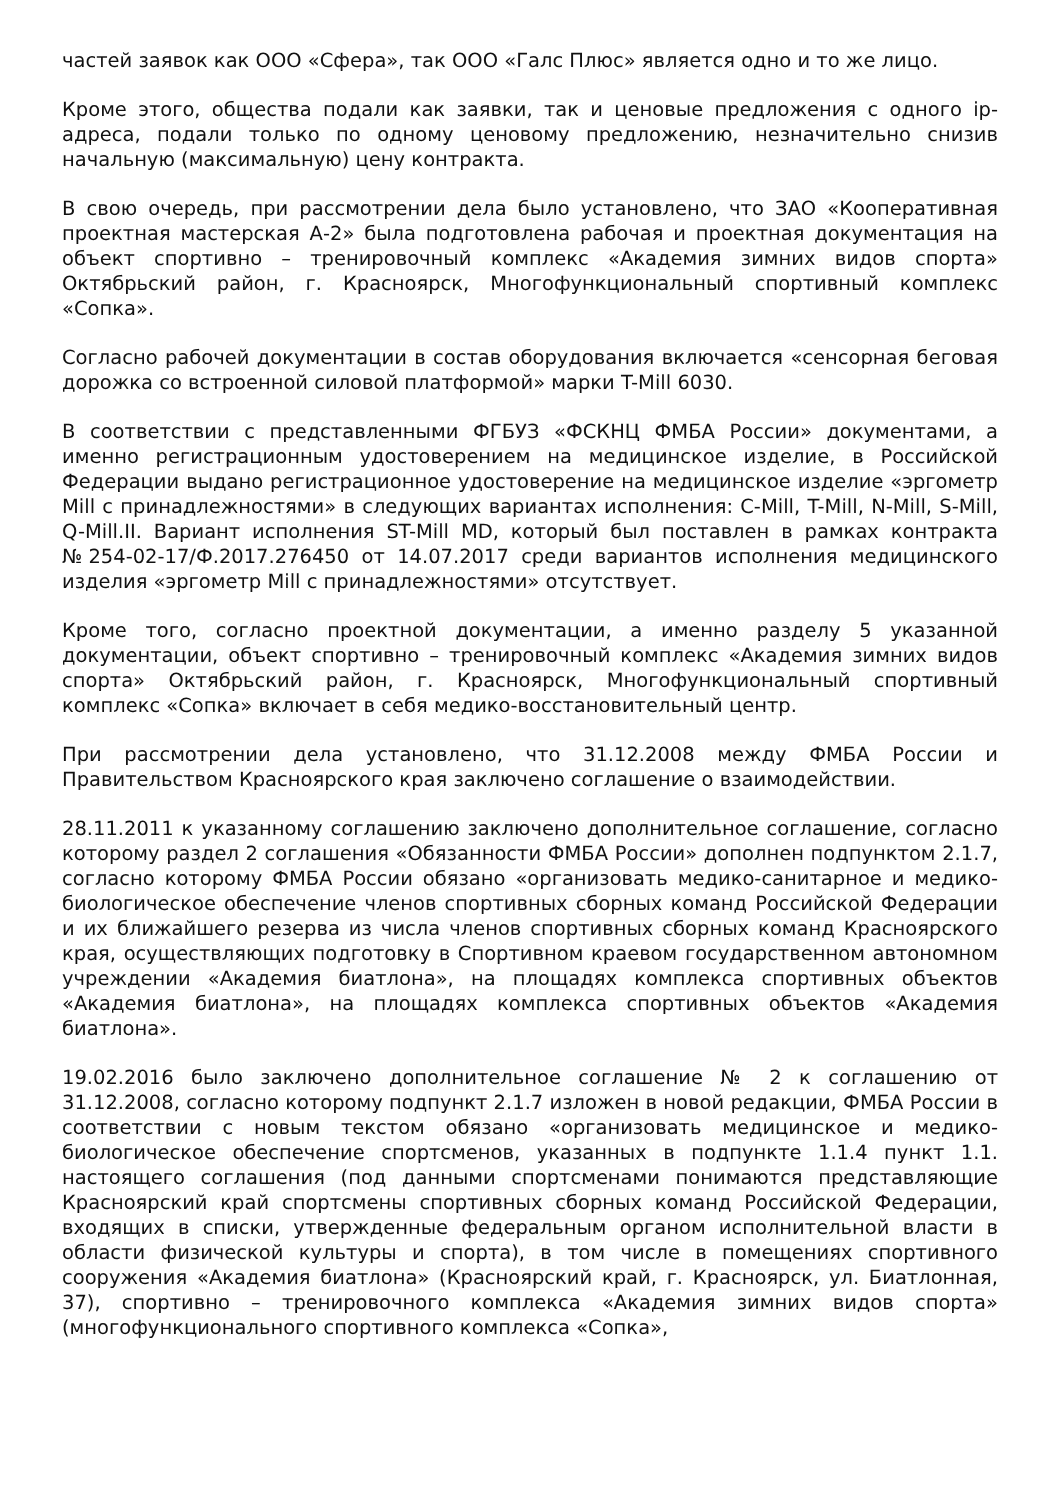частей заявок как ООО «Сфера», так ООО «Галс Плюс» является одно и то же лицо.
Кроме этого, общества подали как заявки, так и ценовые предложения с одного ip-адреса, подали только по одному ценовому предложению, незначительно снизив начальную (максимальную) цену контракта.
В свою очередь, при рассмотрении дела было установлено, что ЗАО «Кооперативная проектная мастерская А-2» была подготовлена рабочая и проектная документация на объект спортивно – тренировочный комплекс «Академия зимних видов спорта» Октябрьский район, г. Красноярск, Многофункциональный спортивный комплекс «Сопка».
Согласно рабочей документации в состав оборудования включается «сенсорная беговая дорожка со встроенной силовой платформой» марки T-Mill 6030.
В соответствии с представленными ФГБУЗ «ФСКНЦ ФМБА России» документами, а именно регистрационным удостоверением на медицинское изделие, в Российской Федерации выдано регистрационное удостоверение на медицинское изделие «эргометр Mill с принадлежностями» в следующих вариантах исполнения: C-Mill, T-Mill, N-Mill, S-Mill, Q-Mill.II. Вариант исполнения ST-Mill MD, который был поставлен в рамках контракта №254-02-17/Ф.2017.276450 от 14.07.2017 среди вариантов исполнения медицинского изделия «эргометр Mill с принадлежностями» отсутствует.
Кроме того, согласно проектной документации, а именно разделу 5 указанной документации, объект спортивно – тренировочный комплекс «Академия зимних видов спорта» Октябрьский район, г. Красноярск, Многофункциональный спортивный комплекс «Сопка» включает в себя медико-восстановительный центр.
При рассмотрении дела установлено, что 31.12.2008 между ФМБА России и Правительством Красноярского края заключено соглашение о взаимодействии.
28.11.2011 к указанному соглашению заключено дополнительное соглашение, согласно которому раздел 2 соглашения «Обязанности ФМБА России» дополнен подпунктом 2.1.7, согласно которому ФМБА России обязано «организовать медико-санитарное и медико-биологическое обеспечение членов спортивных сборных команд Российской Федерации и их ближайшего резерва из числа членов спортивных сборных команд Красноярского края, осуществляющих подготовку в Спортивном краевом государственном автономном учреждении «Академия биатлона», на площадях комплекса спортивных объектов «Академия биатлона», на площадях комплекса спортивных объектов «Академия биатлона».
19.02.2016 было заключено дополнительное соглашение № 2 к соглашению от 31.12.2008, согласно которому подпункт 2.1.7 изложен в новой редакции, ФМБА России в соответствии с новым текстом обязано «организовать медицинское и медико-биологическое обеспечение спортсменов, указанных в подпункте 1.1.4 пункт 1.1. настоящего соглашения (под данными спортсменами понимаются представляющие Красноярский край спортсмены спортивных сборных команд Российской Федерации, входящих в списки, утвержденные федеральным органом исполнительной власти в области физической культуры и спорта), в том числе в помещениях спортивного сооружения «Академия биатлона» (Красноярский край, г. Красноярск, ул. Биатлонная, 37), спортивно – тренировочного комплекса «Академия зимних видов спорта» (многофункционального спортивного комплекса «Сопка»,